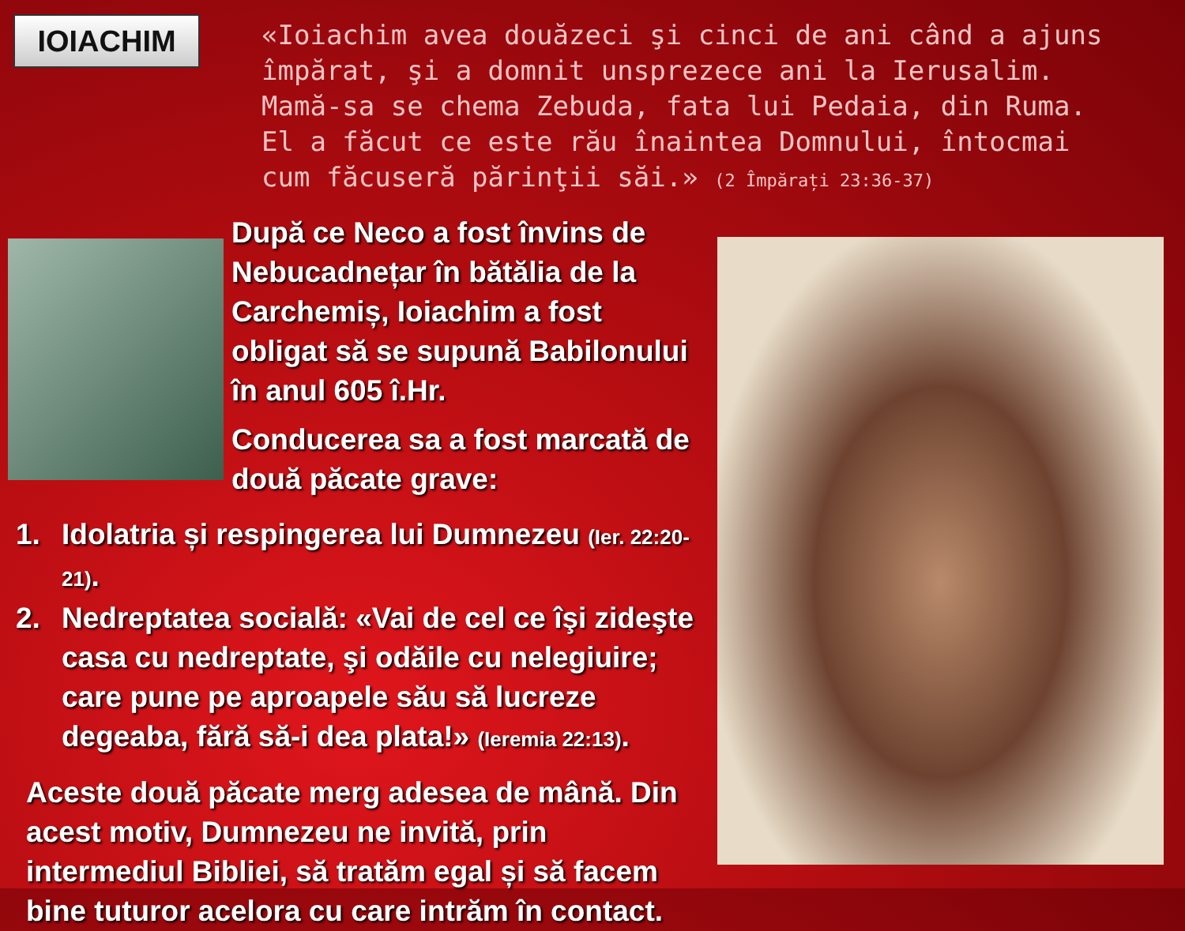IOIACHIM
«Ioiachim avea douăzeci şi cinci de ani când a ajuns împărat, şi a domnit unsprezece ani la Ierusalim. Mamă-sa se chema Zebuda, fata lui Pedaia, din Ruma. El a făcut ce este rău înaintea Domnului, întocmai cum făcuseră părinţii săi.» (2 Împărați 23:36-37)
După ce Neco a fost învins de Nebucadnețar în bătălia de la Carchemiș, Ioiachim a fost obligat să se supună Babilonului în anul 605 î.Hr.
Conducerea sa a fost marcată de două păcate grave:
1. Idolatria și respingerea lui Dumnezeu (Ier. 22:20-21).
2. Nedreptatea socială: «Vai de cel ce îşi zideşte casa cu nedreptate, şi odăile cu nelegiuire; care pune pe aproapele său să lucreze degeaba, fără să-i dea plata!» (Ieremia 22:13).
Aceste două păcate merg adesea de mână. Din acest motiv, Dumnezeu ne invită, prin intermediul Bibliei, să tratăm egal și să facem bine tuturor acelora cu care intrăm în contact.